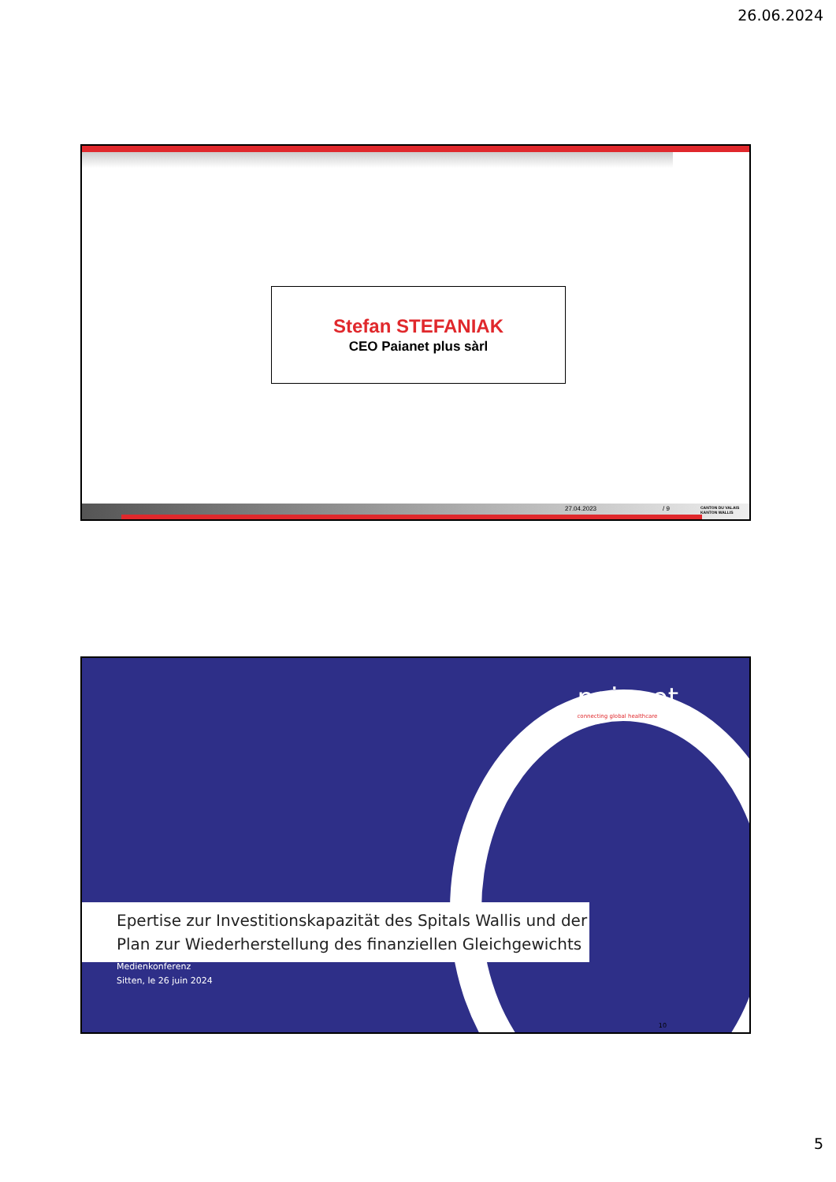26.06.2024
Stefan STEFANIAK
CEO Paianet plus sàrl
27.04.2023 / 9 CANTON DU VALAIS KANTON WALLIS
paianet
connecting global healthcare
Epertise zur Investitionskapazität des Spitals Wallis und der Plan zur Wiederherstellung des finanziellen Gleichgewichts
Medienkonferenz
Sitten, le 26 juin 2024
10
5